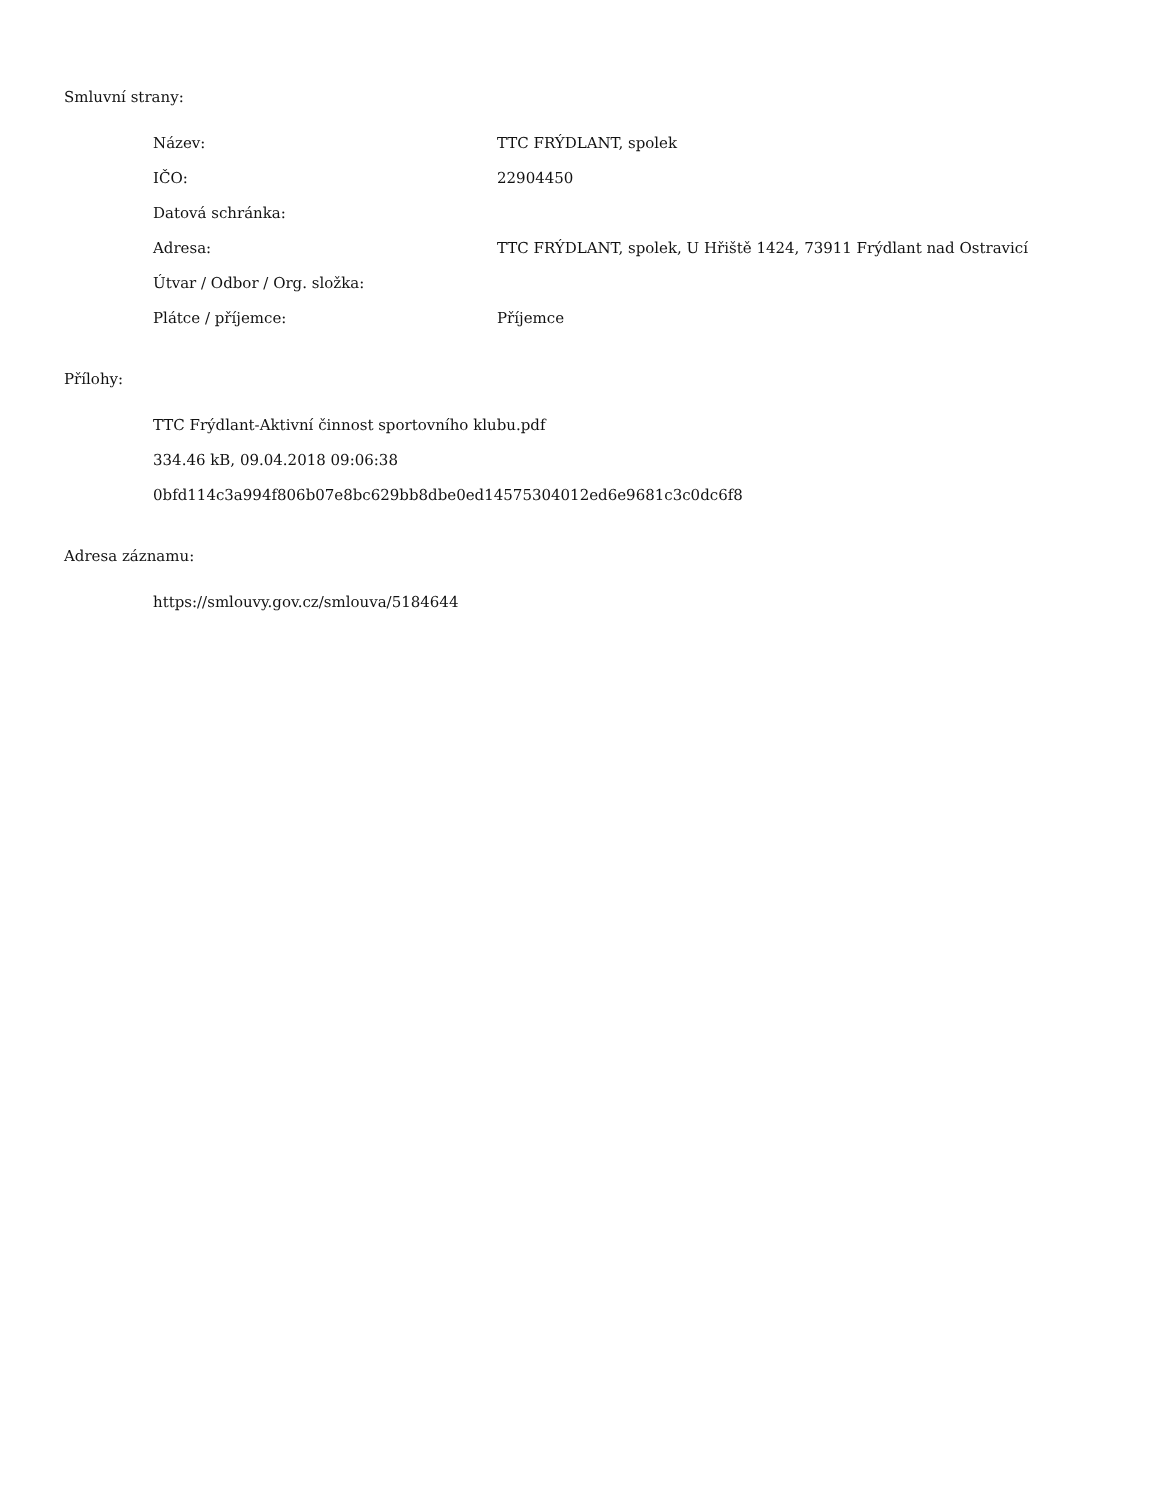Smluvní strany:
| Název: | TTC FRÝDLANT, spolek |
| IČO: | 22904450 |
| Datová schránka: | |
| Adresa: | TTC FRÝDLANT, spolek, U Hřiště 1424, 73911 Frýdlant nad Ostravicí |
| Útvar / Odbor / Org. složka: | |
| Plátce / příjemce: | Příjemce |
Přílohy:
TTC Frýdlant-Aktivní činnost sportovního klubu.pdf
334.46 kB, 09.04.2018 09:06:38
0bfd114c3a994f806b07e8bc629bb8dbe0ed14575304012ed6e9681c3c0dc6f8
Adresa záznamu:
https://smlouvy.gov.cz/smlouva/5184644